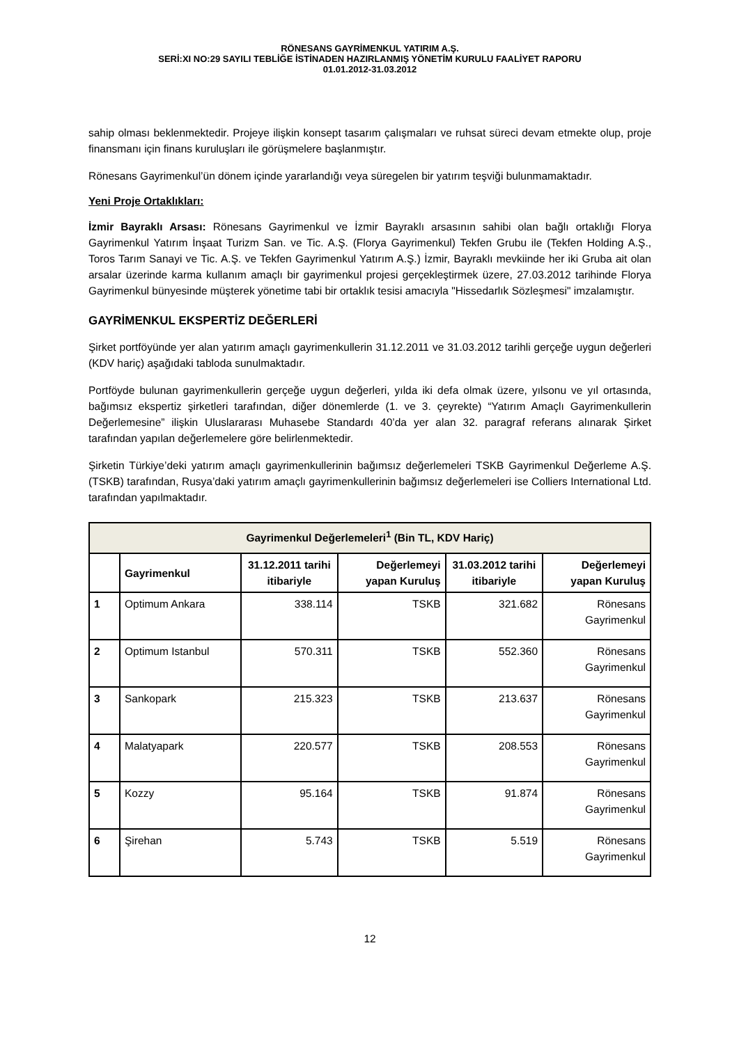RÖNESANS GAYRİMENKUL YATIRIM A.Ş.
SERİ:XI NO:29 SAYILI TEBLİĞE İSTİNADEN HAZIRLANMIŞ YÖNETİM KURULU FAALİYET RAPORU
01.01.2012-31.03.2012
sahip olması beklenmektedir. Projeye ilişkin konsept tasarım çalışmaları ve ruhsat süreci devam etmekte olup, proje finansmanı için finans kuruluşları ile görüşmelere başlanmıştır.
Rönesans Gayrimenkul’ün dönem içinde yararlandığı veya süregelen bir yatırım teşviği bulunmamaktadır.
Yeni Proje Ortaklıkları:
İzmir Bayraklı Arsası: Rönesans Gayrimenkul ve İzmir Bayraklı arsasının sahibi olan bağlı ortaklığı Florya Gayrimenkul Yatırım İnşaat Turizm San. ve Tic. A.Ş. (Florya Gayrimenkul) Tekfen Grubu ile (Tekfen Holding A.Ş., Toros Tarım Sanayi ve Tic. A.Ş. ve Tekfen Gayrimenkul Yatırım A.Ş.) İzmir, Bayraklı mevkiinde her iki Gruba ait olan arsalar üzerinde karma kullanım amaçlı bir gayrimenkul projesi gerçekleştirmek üzere, 27.03.2012 tarihinde Florya Gayrimenkul bünyesinde müşterek yönetime tabi bir ortaklık tesisi amacıyla "Hissedarlık Sözleşmesi" imzalamıştır.
GAYRİMENKUL EKSPERTİZ DEĞERLERİ
Şirket portföyünde yer alan yatırım amaçlı gayrimenkullerin 31.12.2011 ve 31.03.2012 tarihli gerçeğe uygun değerleri (KDV hariç) aşağıdaki tabloda sunulmaktadır.
Portföyde bulunan gayrimenkullerin gerçeğe uygun değerleri, yılda iki defa olmak üzere, yılsonu ve yıl ortasında, bağımsız ekspertiz şirketleri tarafından, diğer dönemlerde (1. ve 3. çeyrekte) “Yatırım Amaçlı Gayrimenkullerin Değerlemesine” ilişkin Uluslararası Muhasebe Standardı 40’da yer alan 32. paragraf referans alınarak Şirket tarafından yapılan değerlemelere göre belirlenmektedir.
Şirketin Türkiye’deki yatırım amaçlı gayrimenkullerinin bağımsız değerlemeleri TSKB Gayrimenkul Değerleme A.Ş. (TSKB) tarafından, Rusya’daki yatırım amaçlı gayrimenkullerinin bağımsız değerlemeleri ise Colliers International Ltd. tarafından yapılmaktadır.
| Gayrimenkul Değerlemeleri<sup>1</sup> (Bin TL, KDV Hariç) | | | | | |
| --- | --- | --- | --- | --- | --- |
| | Gayrimenkul | 31.12.2011 tarihi itibariyle | Değerlemeyi yapan Kuruluş | 31.03.2012 tarihi itibariyle | Değerlemeyi yapan Kuruluş |
| 1 | Optimum Ankara | 338.114 | TSKB | 321.682 | Rönesans Gayrimenkul |
| 2 | Optimum Istanbul | 570.311 | TSKB | 552.360 | Rönesans Gayrimenkul |
| 3 | Sankopark | 215.323 | TSKB | 213.637 | Rönesans Gayrimenkul |
| 4 | Malatyapark | 220.577 | TSKB | 208.553 | Rönesans Gayrimenkul |
| 5 | Kozzy | 95.164 | TSKB | 91.874 | Rönesans Gayrimenkul |
| 6 | Şirehan | 5.743 | TSKB | 5.519 | Rönesans Gayrimenkul |
12